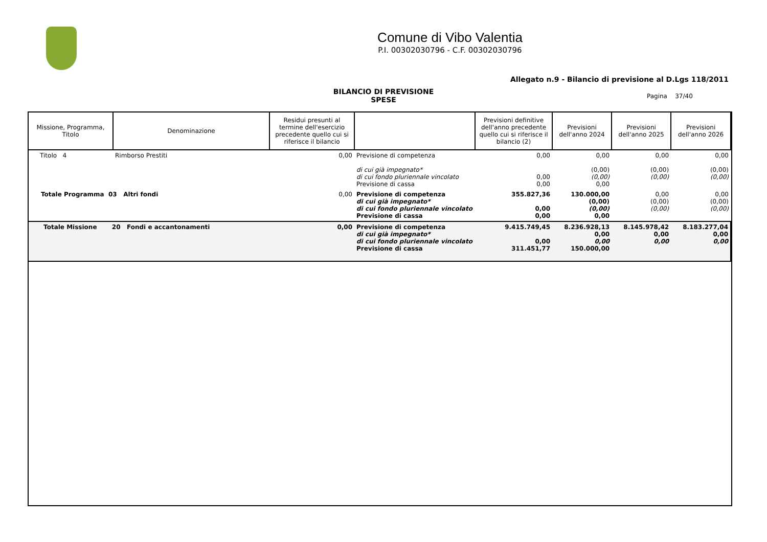Comune di Vibo Valentia
P.I. 00302030796 - C.F. 00302030796
Allegato n.9 - Bilancio di previsione al D.Lgs 118/2011
BILANCIO DI PREVISIONE
SPESE
Pagina 37/40
| Missione, Programma, Titolo | Denominazione | Residui presunti al termine dell'esercizio precedente quello cui si riferisce il bilancio | | Previsioni definitive dell'anno precedente quello cui si riferisce il bilancio (2) | Previsioni dell'anno 2024 | Previsioni dell'anno 2025 | Previsioni dell'anno 2026 |
| --- | --- | --- | --- | --- | --- | --- | --- |
| Titolo 4 | Rimborso Prestiti | 0,00 | Previsione di competenza di cui già impegnato* di cui fondo pluriennale vincolato Previsione di cassa | 0,00 0,00 0,00 | 0,00 (0,00) (0,00) 0,00 | 0,00 (0,00) (0,00) | 0,00 (0,00) (0,00) |
| Totale Programma 03 Altri fondi | | 0,00 | Previsione di competenza di cui già impegnato* di cui fondo pluriennale vincolato Previsione di cassa | 355.827,36 0,00 0,00 | 130.000,00 (0,00) (0,00) 0,00 | 0,00 (0,00) (0,00) | 0,00 (0,00) (0,00) |
| Totale Missione 20 Fondi e accantonamenti | | 0,00 | Previsione di competenza di cui già impegnato* di cui fondo pluriennale vincolato Previsione di cassa | 9.415.749,45 0,00 311.451,77 | 8.236.928,13 0,00 0,00 150.000,00 | 8.145.978,42 0,00 0,00 | 8.183.277,04 0,00 0,00 |